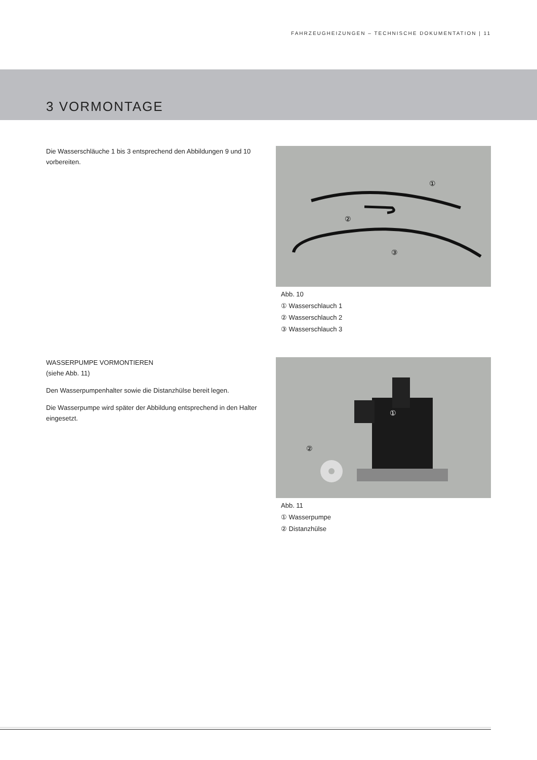FAHRZEUGHEIZUNGEN – TECHNISCHE DOKUMENTATION | 11
3 VORMONTAGE
Die Wasserschläuche 1 bis 3 entsprechend den Abbildungen 9 und 10 vorbereiten.
①
②
③
Abb. 10
① Wasserschlauch 1
② Wasserschlauch 2
③ Wasserschlauch 3
WASSERPUMPE VORMONTIEREN
(siehe Abb. 11)
Den Wasserpumpenhalter sowie die Distanzhülse bereit legen.
Die Wasserpumpe wird später der Abbildung entsprechend in den Halter eingesetzt.
①
②
Abb. 11
① Wasserpumpe
② Distanzhülse